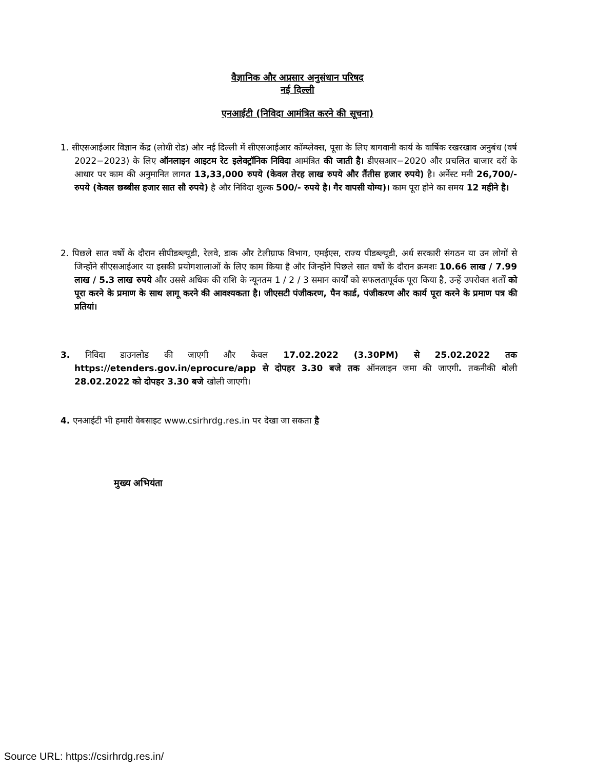वैज्ञानिक और अप्रसार अनुसंधान परिषद
नई दिल्ली
एनआईटी (निविदा आमंत्रित करने की सूचना)
1. सीएसआईआर विज्ञान केंद्र (लोधी रोड) और नई दिल्ली में सीएसआईआर कॉम्प्लेक्स, पूसा के लिए बागवानी कार्य के वार्षिक रखरखाव अनुबंध (वर्ष 2022−2023) के लिए ऑनलाइन आइटम रेट इलेक्ट्रॉनिक निविदा आमंत्रित की जाती है। डीएसआर−2020 और प्रचलित बाजार दरों के आधार पर काम की अनुमानित लागत 13,33,000 रुपये (केवल तेरह लाख रुपये और तैंतीस हजार रुपये) है। अर्नेस्ट मनी 26,700/- रुपये (केवल छब्बीस हजार सात सौ रुपये) है और निविदा शुल्क 500/- रुपये है। गैर वापसी योग्य)। काम पूरा होने का समय 12 महीने है।
2. पिछले सात वर्षों के दौरान सीपीडब्ल्यूडी, रेलवे, डाक और टेलीग्राफ विभाग, एमईएस, राज्य पीडब्ल्यूडी, अर्ध सरकारी संगठन या उन लोगों से जिन्होंने सीएसआईआर या इसकी प्रयोगशालाओं के लिए काम किया है और जिन्होंने पिछले सात वर्षों के दौरान क्रमशः 10.66 लाख / 7.99 लाख / 5.3 लाख रुपये और उससे अधिक की राशि के न्यूनतम 1 / 2 / 3 समान कार्यों को सफलतापूर्वक पूरा किया है, उन्हें उपरोक्त शर्तों को पूरा करने के प्रमाण के साथ लागू करने की आवश्यकता है। जीएसटी पंजीकरण, पैन कार्ड, पंजीकरण और कार्य पूरा करने के प्रमाण पत्र की प्रतियां।
3. निविदा डाउनलोड की जाएगी और केवल 17.02.2022 (3.30PM) से 25.02.2022 तक https://etenders.gov.in/eprocure/app से दोपहर 3.30 बजे तक ऑनलाइन जमा की जाएगी. तकनीकी बोली 28.02.2022 को दोपहर 3.30 बजे खोली जाएगी।
4. एनआईटी भी हमारी वेबसाइट www.csirhrdg.res.in पर देखा जा सकता है
मुख्य अभियंता
Source URL: https://csirhrdg.res.in/